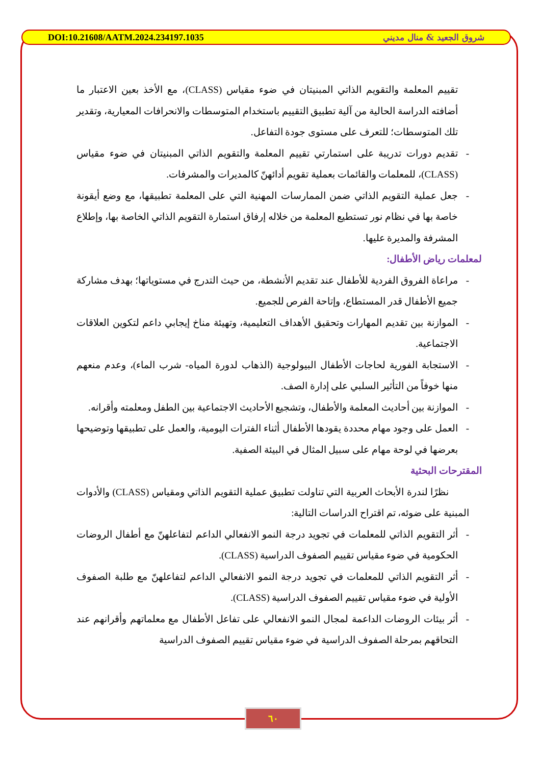DOI:10.21608/AATM.2024.234197.1035 شروق الجعيد & منال مديني
تقييم المعلمة والتقويم الذاتي المبنيتان في ضوء مقياس (CLASS)، مع الأخذ بعين الاعتبار ما أضافته الدراسة الحالية من آلية تطبيق التقييم باستخدام المتوسطات والانحرافات المعيارية، وتقدير تلك المتوسطات؛ للتعرف على مستوى جودة التفاعل.
- تقديم دورات تدريبة على استمارتي تقييم المعلمة والتقويم الذاتي المبنيتان في ضوء مقياس (CLASS)، للمعلمات والقائمات بعملية تقويم أدائهنّ كالمديرات والمشرفات.
- جعل عملية التقويم الذاتي ضمن الممارسات المهنية التي على المعلمة تطبيقها، مع وضع أيقونة خاصة بها في نظام نور تستطيع المعلمة من خلاله إرفاق استمارة التقويم الذاتي الخاصة بها، وإطلاع المشرفة والمديرة عليها.
لمعلمات رياض الأطفال:
- مراعاة الفروق الفردية للأطفال عند تقديم الأنشطة، من حيث التدرج في مستوياتها؛ بهدف مشاركة جميع الأطفال قدر المستطاع، وإتاحة الفرص للجميع.
- الموازنة بين تقديم المهارات وتحقيق الأهداف التعليمية، وتهيئة مناخ إيجابي داعم لتكوين العلاقات الاجتماعية.
- الاستجابة الفورية لحاجات الأطفال البيولوجية (الذهاب لدورة المياه- شرب الماء)، وعدم منعهم منها خوفاً من التأثير السلبي على إدارة الصف.
- الموازنة بين أحاديث المعلمة والأطفال، وتشجيع الأحاديث الاجتماعية بين الطفل ومعلمته وأقرانه.
- العمل على وجود مهام محددة يقودها الأطفال أثناء الفترات اليومية، والعمل على تطبيقها وتوضيحها بعرضها في لوحة مهام على سبيل المثال في البيئة الصفية.
المقترحات البحثية
نظرًا لندرة الأبحاث العربية التي تناولت تطبيق عملية التقويم الذاتي ومقياس (CLASS) والأدوات المبنية على ضوئه، تم اقتراح الدراسات التالية:
- أثر التقويم الذاتي للمعلمات في تجويد درجة النمو الانفعالي الداعم لتفاعلهنّ مع أطفال الروضات الحكومية في ضوء مقياس تقييم الصفوف الدراسية (CLASS).
- أثر التقويم الذاتي للمعلمات في تجويد درجة النمو الانفعالي الداعم لتفاعلهنّ مع طلبة الصفوف الأولية في ضوء مقياس تقييم الصفوف الدراسية (CLASS).
- أثر بيئات الروضات الداعمة لمجال النمو الانفعالي على تفاعل الأطفال مع معلماتهم وأقرانهم عند التحاقهم بمرحلة الصفوف الدراسية في ضوء مقياس تقييم الصفوف الدراسية
٦٠